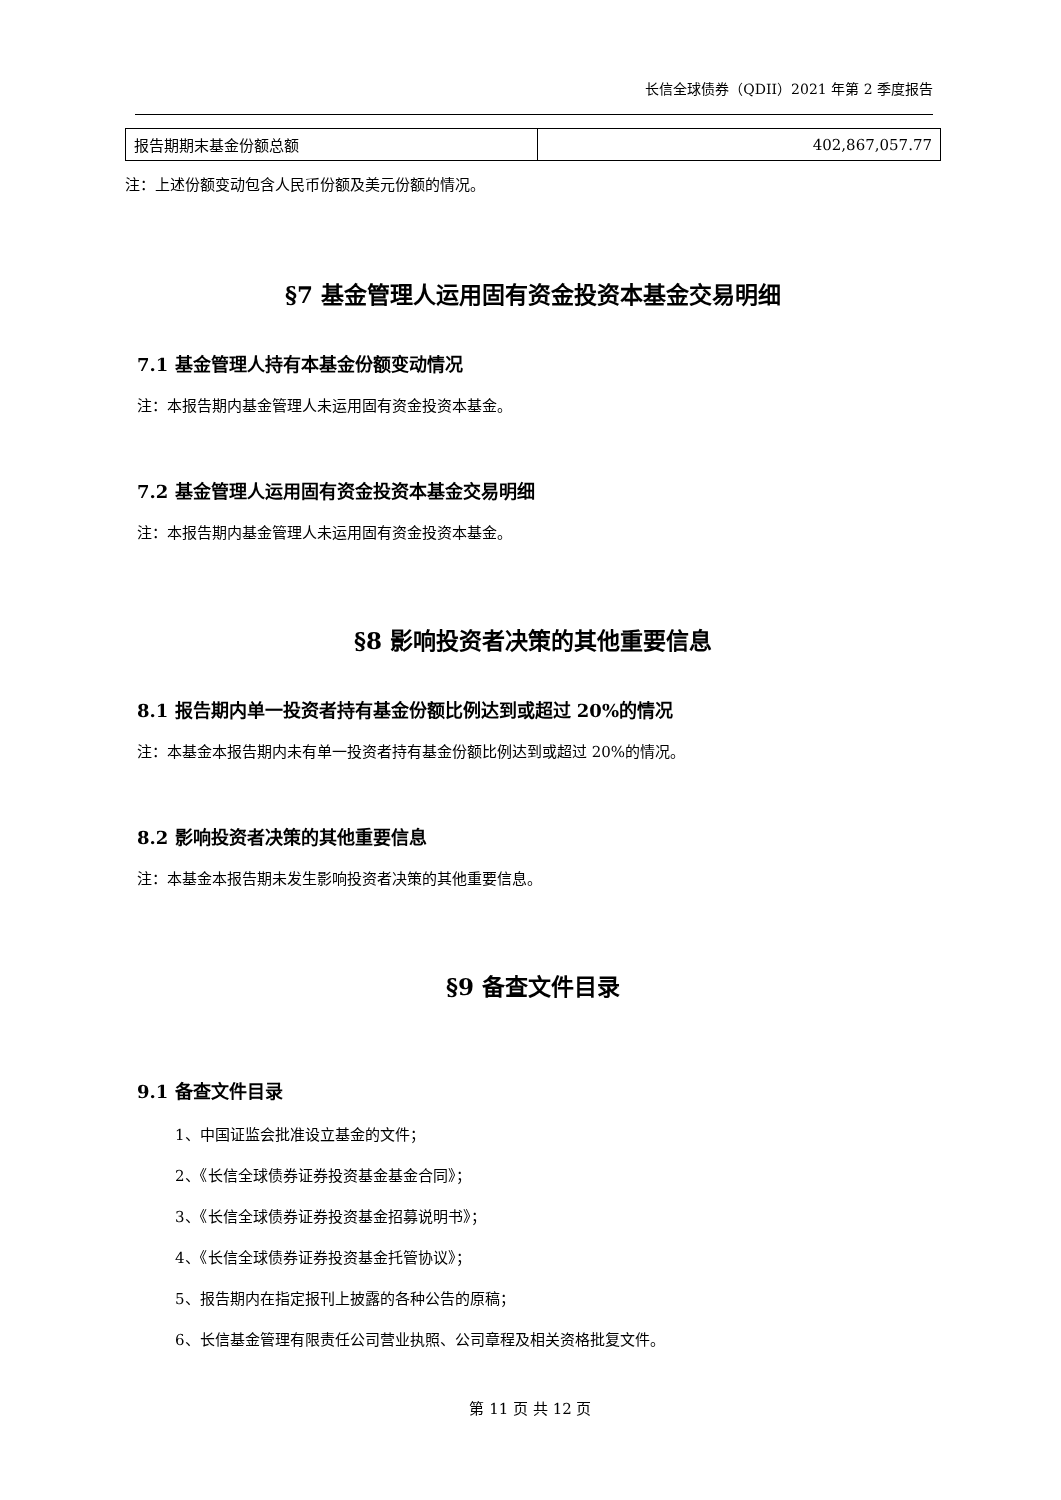长信全球债券（QDII）2021 年第 2 季度报告
| 报告期期末基金份额总额 | 402,867,057.77 |
注：上述份额变动包含人民币份额及美元份额的情况。
§7 基金管理人运用固有资金投资本基金交易明细
7.1 基金管理人持有本基金份额变动情况
注：本报告期内基金管理人未运用固有资金投资本基金。
7.2 基金管理人运用固有资金投资本基金交易明细
注：本报告期内基金管理人未运用固有资金投资本基金。
§8 影响投资者决策的其他重要信息
8.1 报告期内单一投资者持有基金份额比例达到或超过 20%的情况
注：本基金本报告期内未有单一投资者持有基金份额比例达到或超过 20%的情况。
8.2 影响投资者决策的其他重要信息
注：本基金本报告期未发生影响投资者决策的其他重要信息。
§9 备查文件目录
9.1 备查文件目录
1、中国证监会批准设立基金的文件；
2、《长信全球债券证券投资基金基金合同》；
3、《长信全球债券证券投资基金招募说明书》；
4、《长信全球债券证券投资基金托管协议》；
5、报告期内在指定报刊上披露的各种公告的原稿；
6、长信基金管理有限责任公司营业执照、公司章程及相关资格批复文件。
第 11 页 共 12 页